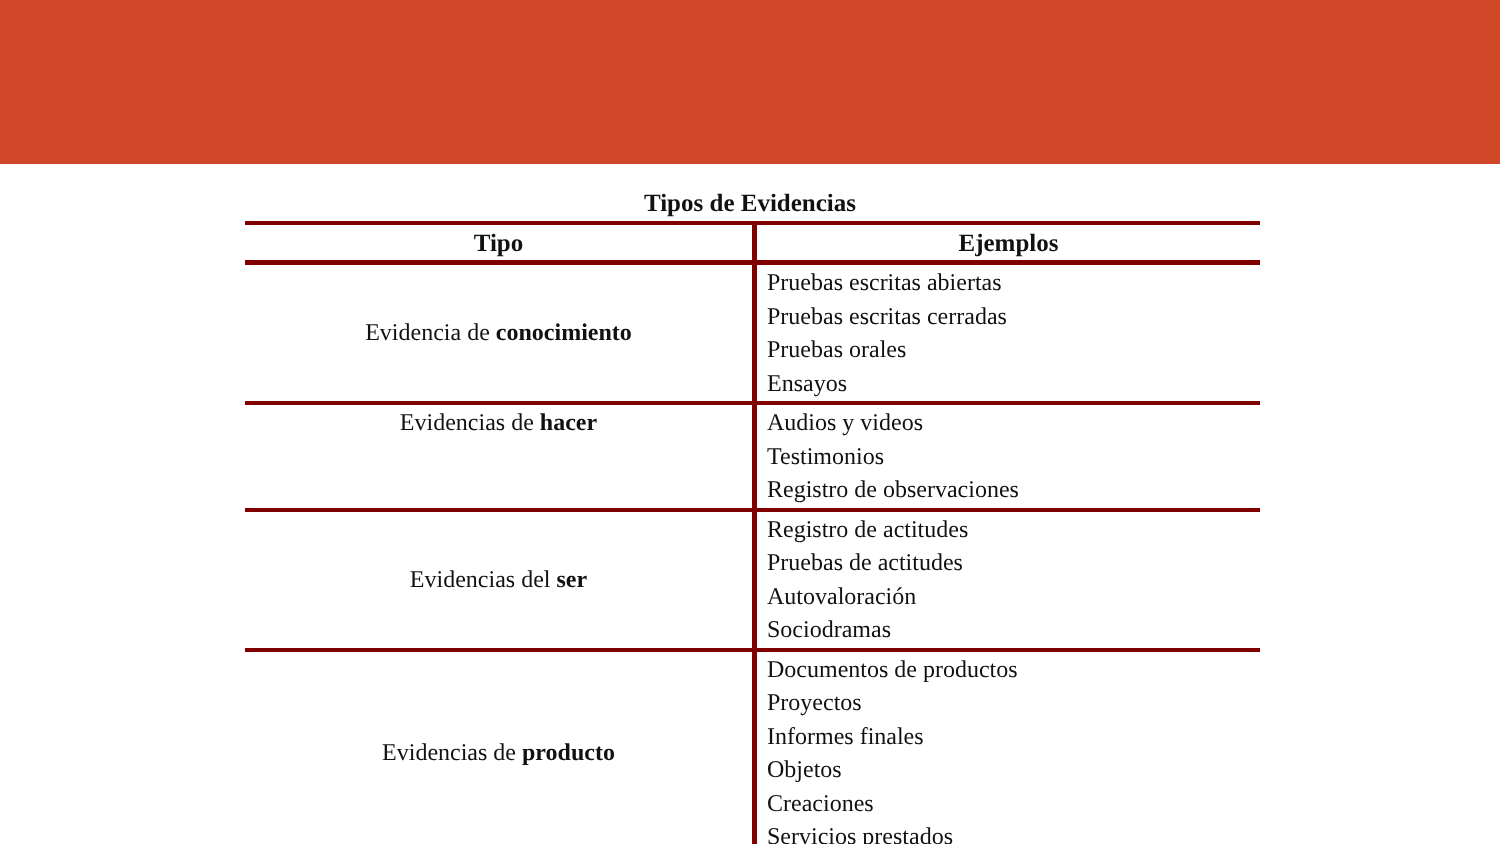Tipos de Evidencias
| Tipo | Ejemplos |
| --- | --- |
| Evidencia de conocimiento | Pruebas escritas abiertas Pruebas escritas cerradas Pruebas orales Ensayos |
| Evidencias de hacer | Audios y videos Testimonios Registro de observaciones |
| Evidencias del ser | Registro de actitudes Pruebas de actitudes Autovaloración Sociodramas |
| Evidencias de producto | Documentos de productos Proyectos Informes finales Objetos Creaciones Servicios prestados |